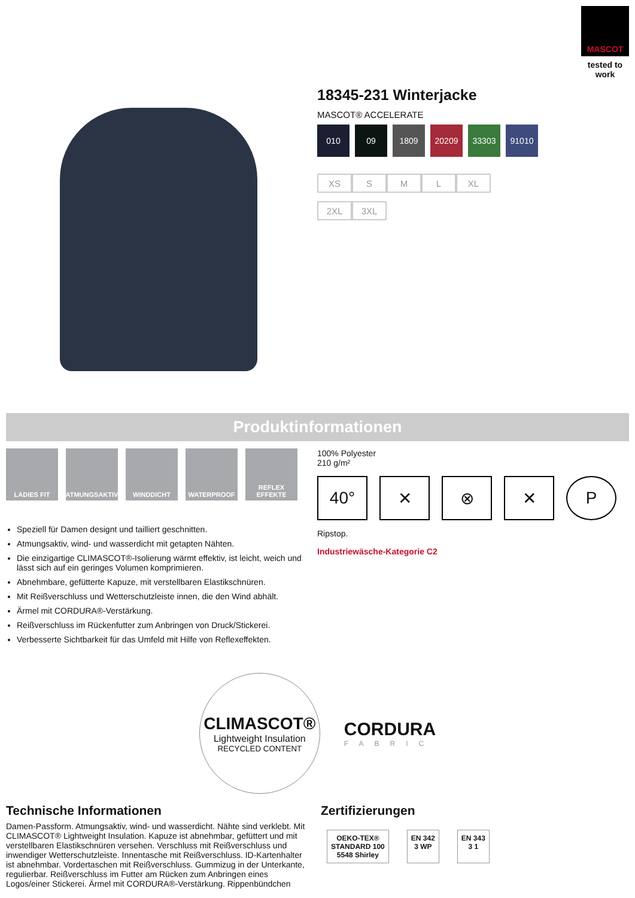MASCOT
tested to work
18345-231 Winterjacke
MASCOT® ACCELERATE
010 09 1809 20209 33303 91010
XS S M L XL 2XL 3XL
Produktinformationen
LADIES FIT ATMUNGSAKTIV WINDDICHT WATERPROOF REFLEX EFFEKTE
Speziell für Damen designt und tailliert geschnitten.
Atmungsaktiv, wind- und wasserdicht mit getapten Nähten.
Die einzigartige CLIMASCOT®-Isolierung wärmt effektiv, ist leicht, weich und lässt sich auf ein geringes Volumen komprimieren.
Abnehmbare, gefütterte Kapuze, mit verstellbaren Elastikschnüren.
Mit Reißverschluss und Wetterschutzleiste innen, die den Wind abhält.
Ärmel mit CORDURA®-Verstärkung.
Reißverschluss im Rückenfutter zum Anbringen von Druck/Stickerei.
Verbesserte Sichtbarkeit für das Umfeld mit Hilfe von Reflexeffekten.
100% Polyester
210 g/m²
40° ✕ ⊗ ✕ P
Ripstop.
Industriewäsche-Kategorie C2
CLIMASCOT®
Lightweight Insulation
RECYCLED CONTENT
CORDURA
FABRIC
Technische Informationen
Damen-Passform. Atmungsaktiv, wind- und wasserdicht. Nähte sind verklebt. Mit CLIMASCOT® Lightweight Insulation. Kapuze ist abnehmbar, gefüttert und mit verstellbaren Elastikschnüren versehen. Verschluss mit Reißverschluss und inwendiger Wetterschutzleiste. Innentasche mit Reißverschluss. ID-Kartenhalter ist abnehmbar. Vordertaschen mit Reißverschluss. Gummizug in der Unterkante, regulierbar. Reißverschluss im Futter am Rücken zum Anbringen eines Logos/einer Stickerei. Ärmel mit CORDURA®-Verstärkung. Rippenbündchen
Zertifizierungen
OEKO-TEX®
STANDARD 100
5548 Shirley
EN 342
3 WP
EN 343
3 1